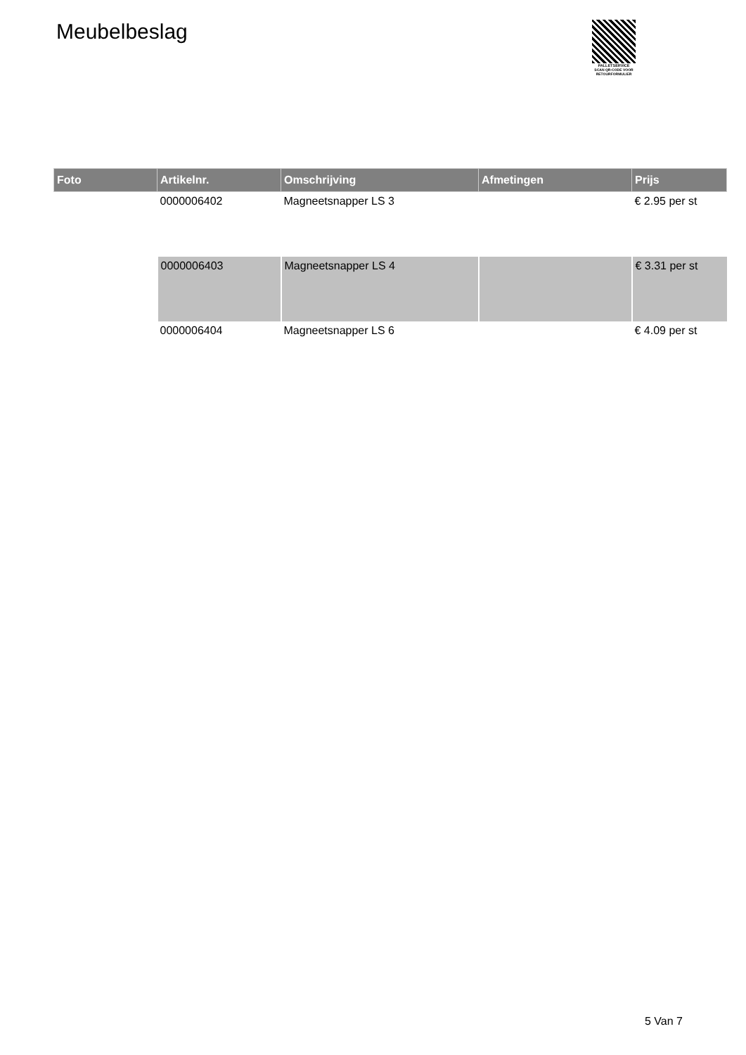Meubelbeslag
PALLETSERVICE
SCAN QR-CODE VOOR RETOURFORMULIER
| Foto | Artikelnr. | Omschrijving | Afmetingen | Prijs |
| --- | --- | --- | --- | --- |
| | 0000006402 | Magneetsnapper LS 3 | | € 2.95 per st |
| | 0000006403 | Magneetsnapper LS 4 | | € 3.31 per st |
| | 0000006404 | Magneetsnapper LS 6 | | € 4.09 per st |
5 Van 7